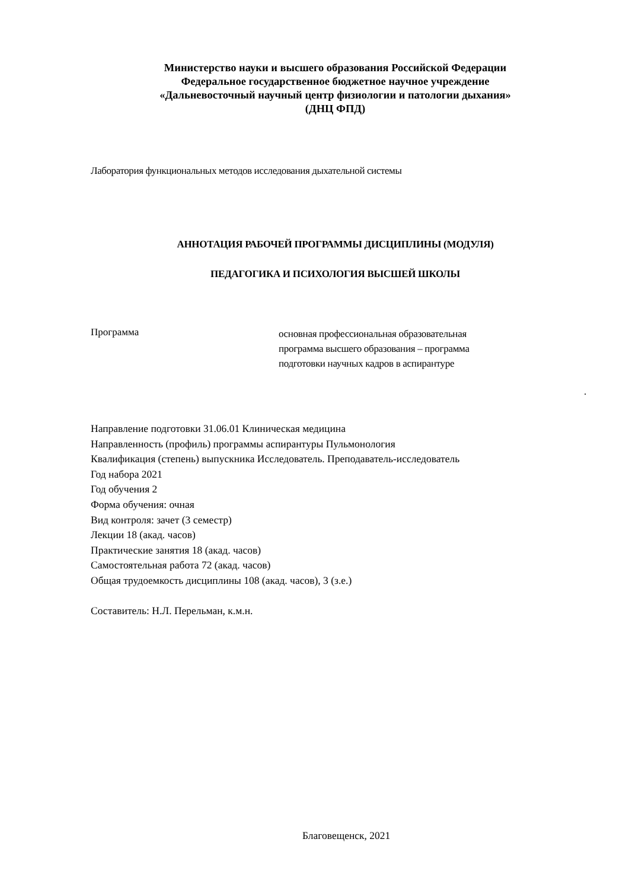Министерство науки и высшего образования Российской Федерации
Федеральное государственное бюджетное научное учреждение
«Дальневосточный научный центр физиологии и патологии дыхания»
(ДНЦ ФПД)
Лаборатория функциональных методов исследования дыхательной системы
АННОТАЦИЯ РАБОЧЕЙ ПРОГРАММЫ ДИСЦИПЛИНЫ (МОДУЛЯ)
ПЕДАГОГИКА И ПСИХОЛОГИЯ ВЫСШЕЙ ШКОЛЫ
Программа
основная профессиональная образовательная
программа высшего образования – программа
подготовки научных кадров в аспирантуре
.
Направление подготовки 31.06.01 Клиническая медицина
Направленность (профиль) программы аспирантуры Пульмонология
Квалификация (степень) выпускника Исследователь. Преподаватель-исследователь
Год набора 2021
Год обучения 2
Форма обучения: очная
Вид контроля: зачет (3 семестр)
Лекции 18 (акад. часов)
Практические занятия 18 (акад. часов)
Самостоятельная работа 72 (акад. часов)
Общая трудоемкость дисциплины 108 (акад. часов), 3 (з.е.)
Составитель: Н.Л. Перельман, к.м.н.
Благовещенск, 2021